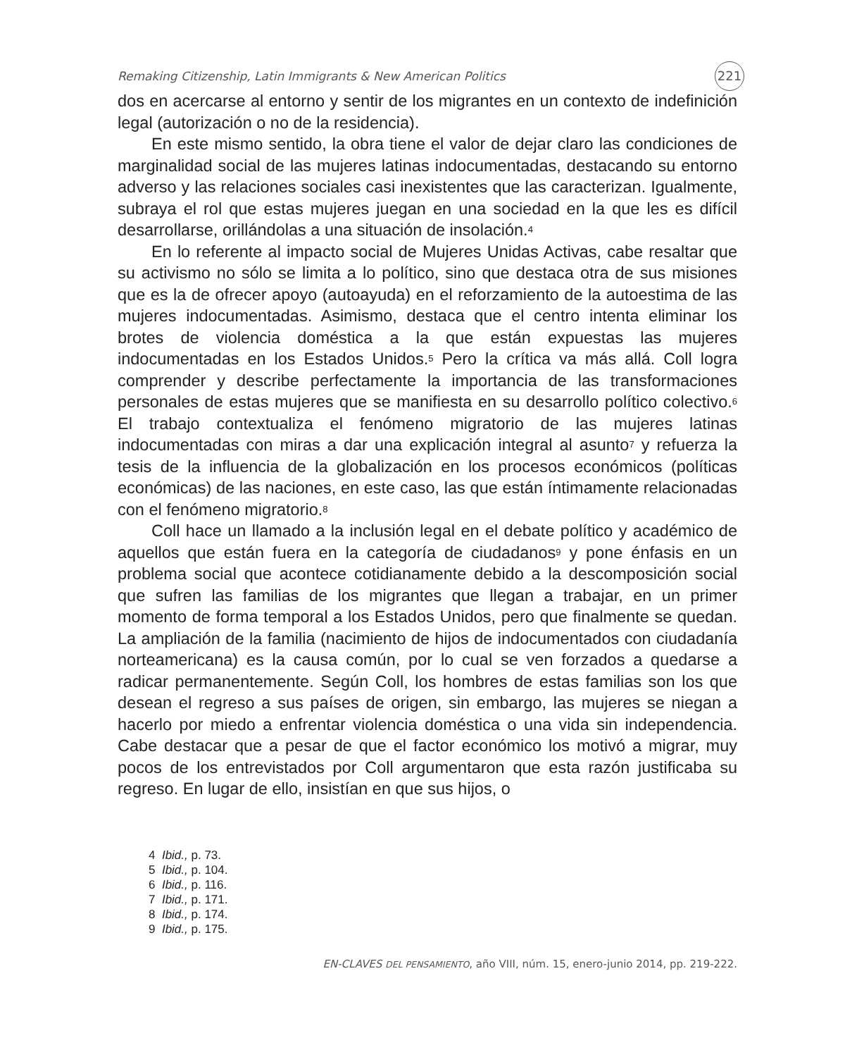Remaking Citizenship, Latin Immigrants & New American Politics 221
dos en acercarse al entorno y sentir de los migrantes en un contexto de indefinición legal (autorización o no de la residencia).
En este mismo sentido, la obra tiene el valor de dejar claro las condiciones de marginalidad social de las mujeres latinas indocumentadas, destacando su entorno adverso y las relaciones sociales casi inexistentes que las caracterizan. Igualmente, subraya el rol que estas mujeres juegan en una sociedad en la que les es difícil desarrollarse, orillándolas a una situación de insolación.<sup>4</sup>
En lo referente al impacto social de Mujeres Unidas Activas, cabe resaltar que su activismo no sólo se limita a lo político, sino que destaca otra de sus misiones que es la de ofrecer apoyo (autoayuda) en el reforzamiento de la autoestima de las mujeres indocumentadas. Asimismo, destaca que el centro intenta eliminar los brotes de violencia doméstica a la que están expuestas las mujeres indocumentadas en los Estados Unidos.<sup>5</sup> Pero la crítica va más allá. Coll logra comprender y describe perfectamente la importancia de las transformaciones personales de estas mujeres que se manifiesta en su desarrollo político colectivo.<sup>6</sup> El trabajo contextualiza el fenómeno migratorio de las mujeres latinas indocumentadas con miras a dar una explicación integral al asunto<sup>7</sup> y refuerza la tesis de la influencia de la globalización en los procesos económicos (políticas económicas) de las naciones, en este caso, las que están íntimamente relacionadas con el fenómeno migratorio.<sup>8</sup>
Coll hace un llamado a la inclusión legal en el debate político y académico de aquellos que están fuera en la categoría de ciudadanos<sup>9</sup> y pone énfasis en un problema social que acontece cotidianamente debido a la descomposición social que sufren las familias de los migrantes que llegan a trabajar, en un primer momento de forma temporal a los Estados Unidos, pero que finalmente se quedan. La ampliación de la familia (nacimiento de hijos de indocumentados con ciudadanía norteamericana) es la causa común, por lo cual se ven forzados a quedarse a radicar permanentemente. Según Coll, los hombres de estas familias son los que desean el regreso a sus países de origen, sin embargo, las mujeres se niegan a hacerlo por miedo a enfrentar violencia doméstica o una vida sin independencia. Cabe destacar que a pesar de que el factor económico los motivó a migrar, muy pocos de los entrevistados por Coll argumentaron que esta razón justificaba su regreso. En lugar de ello, insistían en que sus hijos, o
4 Ibid., p. 73.
5 Ibid., p. 104.
6 Ibid., p. 116.
7 Ibid., p. 171.
8 Ibid., p. 174.
9 Ibid., p. 175.
EN-CLAVES DEL PENSAMIENTO, año VIII, núm. 15, enero-junio 2014, pp. 219-222.